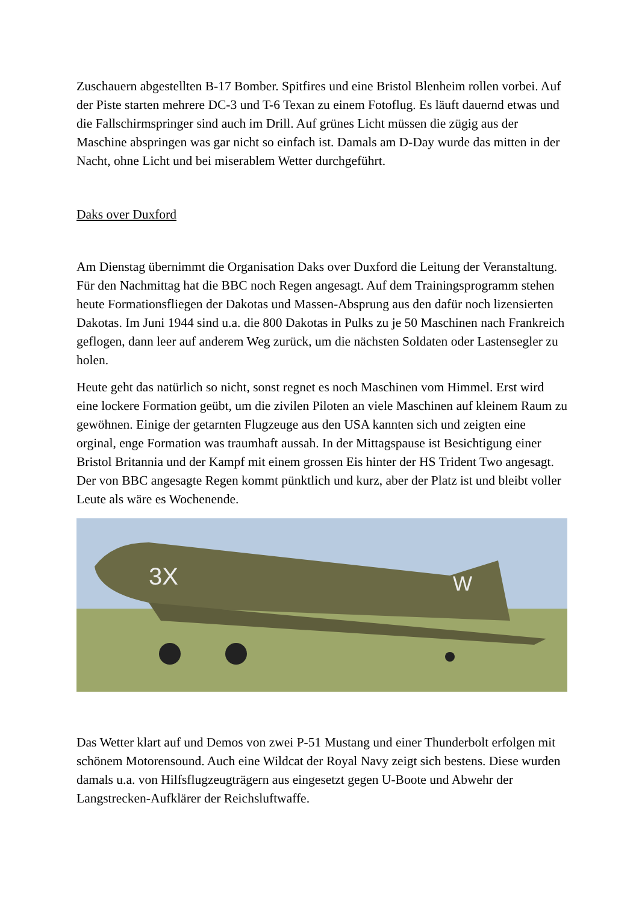Zuschauern abgestellten B-17 Bomber. Spitfires und eine Bristol Blenheim rollen vorbei. Auf der Piste starten mehrere DC-3 und T-6 Texan zu einem Fotoflug. Es läuft dauernd etwas und die Fallschirmspringer sind auch im Drill. Auf grünes Licht müssen die zügig aus der Maschine abspringen was gar nicht so einfach ist. Damals am D-Day wurde das mitten in der Nacht, ohne Licht und bei miserablem Wetter durchgeführt.
Daks over Duxford
Am Dienstag übernimmt die Organisation Daks over Duxford die Leitung der Veranstaltung. Für den Nachmittag hat die BBC noch Regen angesagt. Auf dem Trainingsprogramm stehen heute Formationsfliegen der Dakotas und Massen-Absprung aus den dafür noch lizensierten Dakotas. Im Juni 1944 sind u.a. die 800 Dakotas in Pulks zu je 50 Maschinen nach Frankreich geflogen, dann leer auf anderem Weg zurück, um die nächsten Soldaten oder Lastensegler zu holen.
Heute geht das natürlich so nicht, sonst regnet es noch Maschinen vom Himmel. Erst wird eine lockere Formation geübt, um die zivilen Piloten an viele Maschinen auf kleinem Raum zu gewöhnen. Einige der getarnten Flugzeuge aus den USA kannten sich und zeigten eine orginal, enge Formation was traumhaft aussah. In der Mittagspause ist Besichtigung einer Bristol Britannia und der Kampf mit einem grossen Eis hinter der HS Trident Two angesagt. Der von BBC angesagte Regen kommt pünktlich und kurz, aber der Platz ist und bleibt voller Leute als wäre es Wochenende.
3X
W
Das Wetter klart auf und Demos von zwei P-51 Mustang und einer Thunderbolt erfolgen mit schönem Motorensound. Auch eine Wildcat der Royal Navy zeigt sich bestens. Diese wurden damals u.a. von Hilfsflugzeugträgern aus eingesetzt gegen U-Boote und Abwehr der Langstrecken-Aufklärer der Reichsluftwaffe.